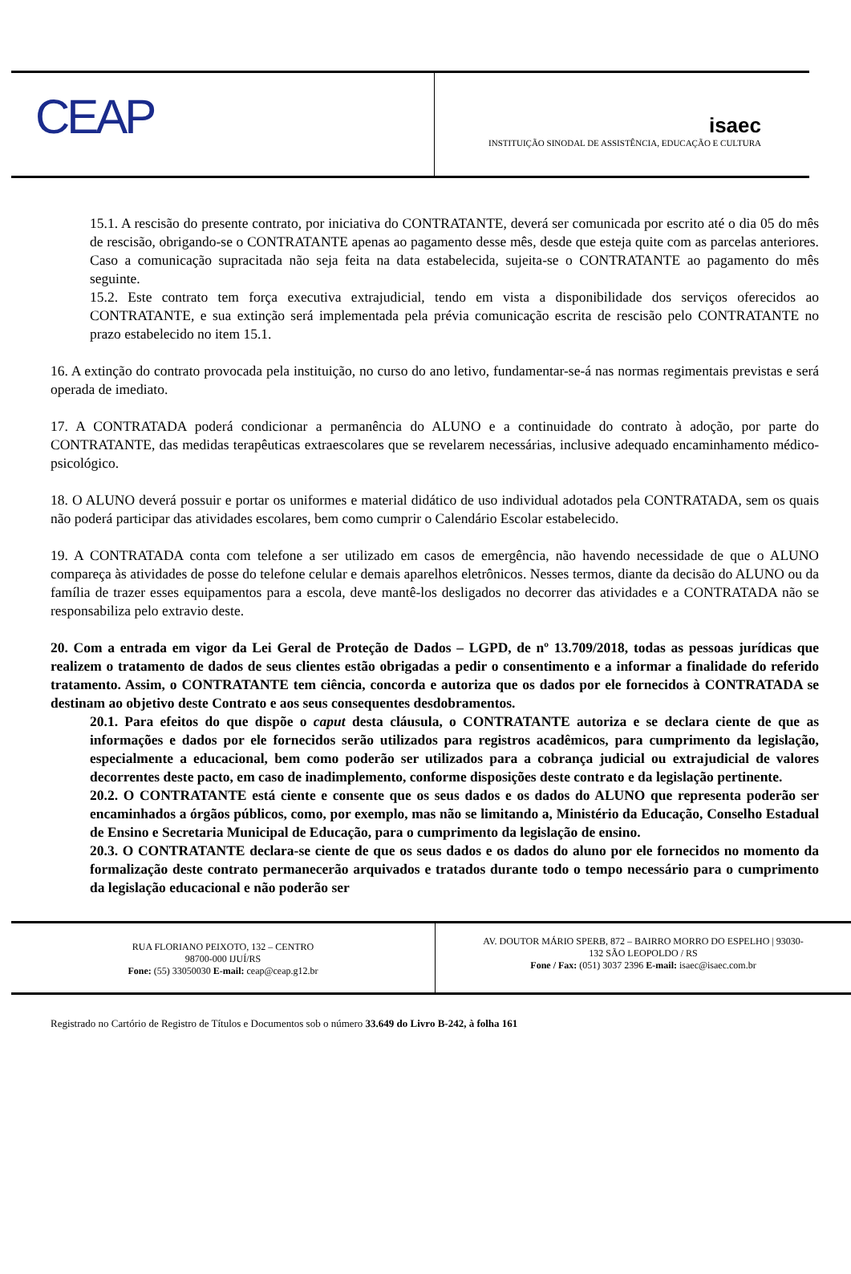CEAP
isaec
INSTITUIÇÃO SINODAL DE ASSISTÊNCIA, EDUCAÇÃO E CULTURA
15.1. A rescisão do presente contrato, por iniciativa do CONTRATANTE, deverá ser comunicada por escrito até o dia 05 do mês de rescisão, obrigando-se o CONTRATANTE apenas ao pagamento desse mês, desde que esteja quite com as parcelas anteriores. Caso a comunicação supracitada não seja feita na data estabelecida, sujeita-se o CONTRATANTE ao pagamento do mês seguinte.
15.2. Este contrato tem força executiva extrajudicial, tendo em vista a disponibilidade dos serviços oferecidos ao CONTRATANTE, e sua extinção será implementada pela prévia comunicação escrita de rescisão pelo CONTRATANTE no prazo estabelecido no item 15.1.
16. A extinção do contrato provocada pela instituição, no curso do ano letivo, fundamentar-se-á nas normas regimentais previstas e será operada de imediato.
17. A CONTRATADA poderá condicionar a permanência do ALUNO e a continuidade do contrato à adoção, por parte do CONTRATANTE, das medidas terapêuticas extraescolares que se revelarem necessárias, inclusive adequado encaminhamento médico-psicológico.
18. O ALUNO deverá possuir e portar os uniformes e material didático de uso individual adotados pela CONTRATADA, sem os quais não poderá participar das atividades escolares, bem como cumprir o Calendário Escolar estabelecido.
19. A CONTRATADA conta com telefone a ser utilizado em casos de emergência, não havendo necessidade de que o ALUNO compareça às atividades de posse do telefone celular e demais aparelhos eletrônicos. Nesses termos, diante da decisão do ALUNO ou da família de trazer esses equipamentos para a escola, deve mantê-los desligados no decorrer das atividades e a CONTRATADA não se responsabiliza pelo extravio deste.
20. Com a entrada em vigor da Lei Geral de Proteção de Dados – LGPD, de nº 13.709/2018, todas as pessoas jurídicas que realizem o tratamento de dados de seus clientes estão obrigadas a pedir o consentimento e a informar a finalidade do referido tratamento. Assim, o CONTRATANTE tem ciência, concorda e autoriza que os dados por ele fornecidos à CONTRATADA se destinam ao objetivo deste Contrato e aos seus consequentes desdobramentos.
20.1. Para efeitos do que dispõe o caput desta cláusula, o CONTRATANTE autoriza e se declara ciente de que as informações e dados por ele fornecidos serão utilizados para registros acadêmicos, para cumprimento da legislação, especialmente a educacional, bem como poderão ser utilizados para a cobrança judicial ou extrajudicial de valores decorrentes deste pacto, em caso de inadimplemento, conforme disposições deste contrato e da legislação pertinente.
20.2. O CONTRATANTE está ciente e consente que os seus dados e os dados do ALUNO que representa poderão ser encaminhados a órgãos públicos, como, por exemplo, mas não se limitando a, Ministério da Educação, Conselho Estadual de Ensino e Secretaria Municipal de Educação, para o cumprimento da legislação de ensino.
20.3. O CONTRATANTE declara-se ciente de que os seus dados e os dados do aluno por ele fornecidos no momento da formalização deste contrato permanecerão arquivados e tratados durante todo o tempo necessário para o cumprimento da legislação educacional e não poderão ser
RUA FLORIANO PEIXOTO, 132 – CENTRO
98700-000 IJUÍ/RS
Fone: (55) 33050030 E-mail: ceap@ceap.g12.br
AV. DOUTOR MÁRIO SPERB, 872 – BAIRRO MORRO DO ESPELHO | 93030-
132 SÃO LEOPOLDO / RS
Fone / Fax: (051) 3037 2396 E-mail: isaec@isaec.com.br
Registrado no Cartório de Registro de Títulos e Documentos sob o número 33.649 do Livro B-242, à folha 161